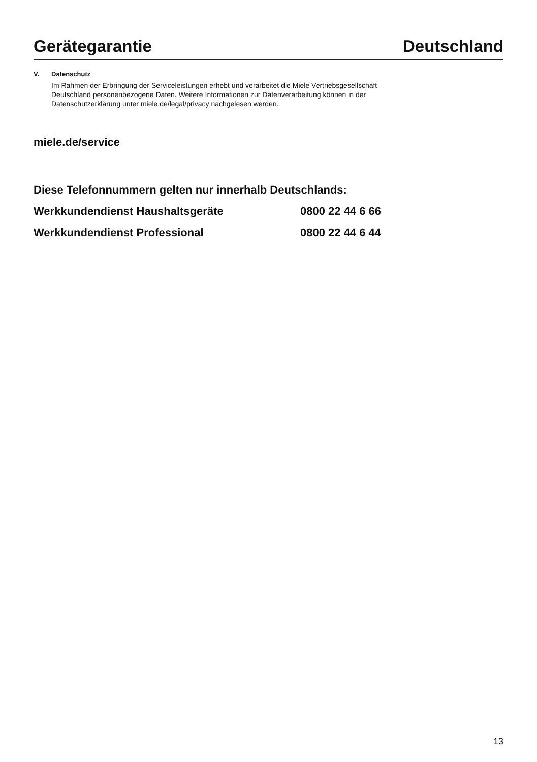Gerätegarantie Deutschland
V. Datenschutz
Im Rahmen der Erbringung der Serviceleistungen erhebt und verarbeitet die Miele Vertriebsgesellschaft
Deutschland personenbezogene Daten. Weitere Informationen zur Datenverarbeitung können in der
Datenschutzerklärung unter miele.de/legal/privacy nachgelesen werden.
miele.de/service
Diese Telefonnummern gelten nur innerhalb Deutschlands:
Werkkundendienst Haushaltsgeräte 0800 22 44 6 66
Werkkundendienst Professional 0800 22 44 6 44
13